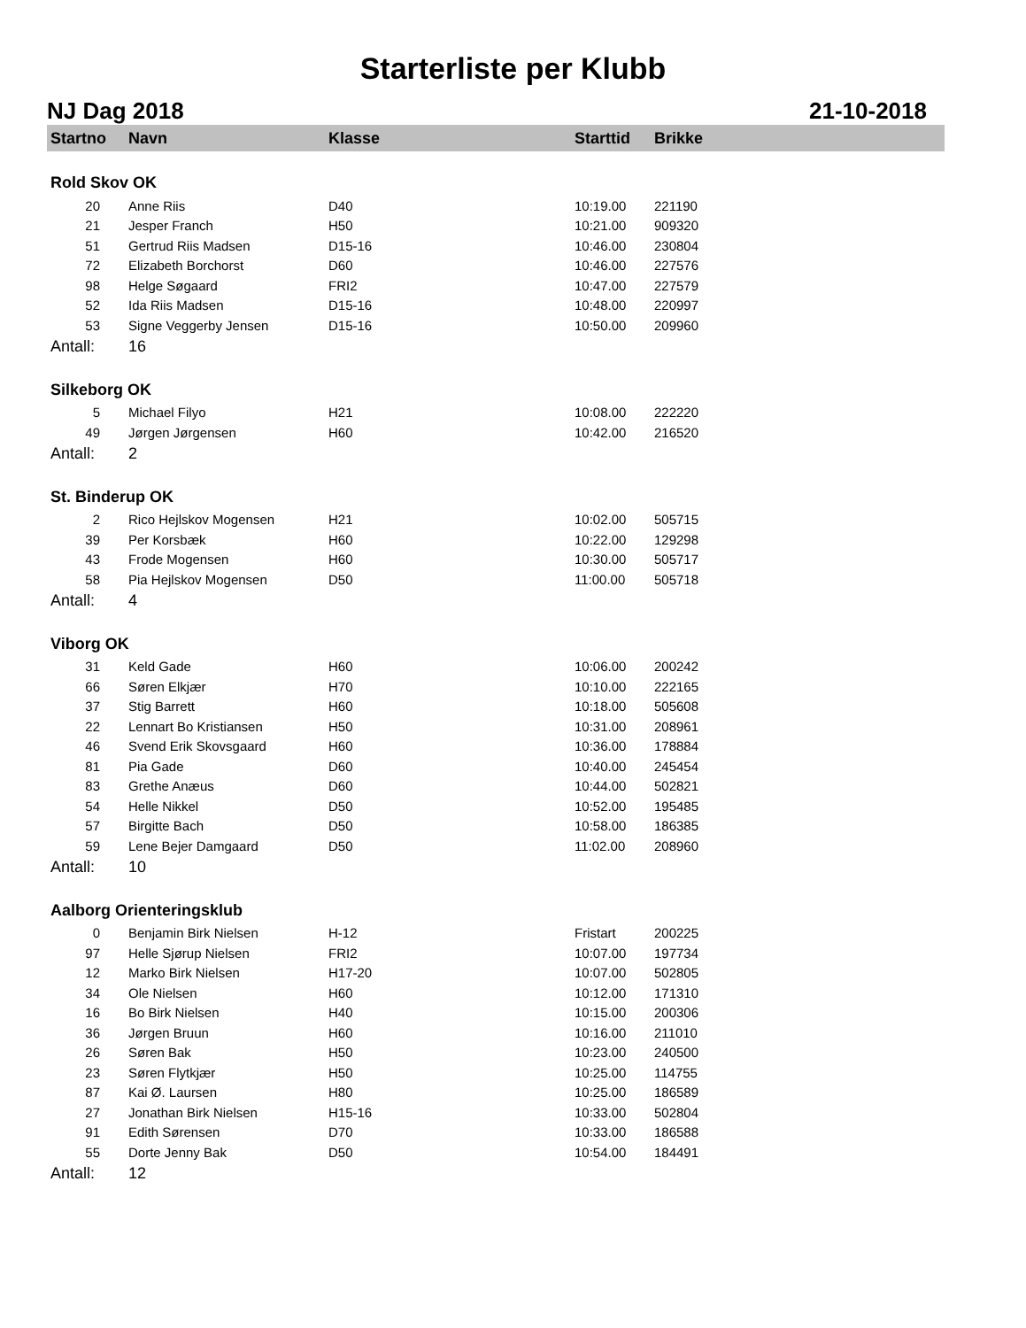Starterliste per Klubb
NJ Dag 2018 21-10-2018
| Startno | Navn | Klasse | Starttid | Brikke |
| --- | --- | --- | --- | --- |
| Rold Skov OK | | | | |
| 20 | Anne Riis | D40 | 10:19.00 | 221190 |
| 21 | Jesper Franch | H50 | 10:21.00 | 909320 |
| 51 | Gertrud Riis Madsen | D15-16 | 10:46.00 | 230804 |
| 72 | Elizabeth Borchorst | D60 | 10:46.00 | 227576 |
| 98 | Helge Søgaard | FRI2 | 10:47.00 | 227579 |
| 52 | Ida Riis Madsen | D15-16 | 10:48.00 | 220997 |
| 53 | Signe Veggerby Jensen | D15-16 | 10:50.00 | 209960 |
| Antall: | 16 | | | |
| Silkeborg OK | | | | |
| 5 | Michael Filyo | H21 | 10:08.00 | 222220 |
| 49 | Jørgen Jørgensen | H60 | 10:42.00 | 216520 |
| Antall: | 2 | | | |
| St. Binderup OK | | | | |
| 2 | Rico Hejlskov Mogensen | H21 | 10:02.00 | 505715 |
| 39 | Per Korsbæk | H60 | 10:22.00 | 129298 |
| 43 | Frode Mogensen | H60 | 10:30.00 | 505717 |
| 58 | Pia Hejlskov Mogensen | D50 | 11:00.00 | 505718 |
| Antall: | 4 | | | |
| Viborg OK | | | | |
| 31 | Keld Gade | H60 | 10:06.00 | 200242 |
| 66 | Søren Elkjær | H70 | 10:10.00 | 222165 |
| 37 | Stig Barrett | H60 | 10:18.00 | 505608 |
| 22 | Lennart Bo Kristiansen | H50 | 10:31.00 | 208961 |
| 46 | Svend Erik Skovsgaard | H60 | 10:36.00 | 178884 |
| 81 | Pia Gade | D60 | 10:40.00 | 245454 |
| 83 | Grethe Anæus | D60 | 10:44.00 | 502821 |
| 54 | Helle Nikkel | D50 | 10:52.00 | 195485 |
| 57 | Birgitte Bach | D50 | 10:58.00 | 186385 |
| 59 | Lene Bejer Damgaard | D50 | 11:02.00 | 208960 |
| Antall: | 10 | | | |
| Aalborg Orienteringsklub | | | | |
| 0 | Benjamin Birk Nielsen | H-12 | Fristart | 200225 |
| 97 | Helle Sjørup Nielsen | FRI2 | 10:07.00 | 197734 |
| 12 | Marko Birk Nielsen | H17-20 | 10:07.00 | 502805 |
| 34 | Ole Nielsen | H60 | 10:12.00 | 171310 |
| 16 | Bo Birk Nielsen | H40 | 10:15.00 | 200306 |
| 36 | Jørgen Bruun | H60 | 10:16.00 | 211010 |
| 26 | Søren Bak | H50 | 10:23.00 | 240500 |
| 23 | Søren Flytkjær | H50 | 10:25.00 | 114755 |
| 87 | Kai Ø. Laursen | H80 | 10:25.00 | 186589 |
| 27 | Jonathan Birk Nielsen | H15-16 | 10:33.00 | 502804 |
| 91 | Edith Sørensen | D70 | 10:33.00 | 186588 |
| 55 | Dorte Jenny Bak | D50 | 10:54.00 | 184491 |
| Antall: | 12 | | | |